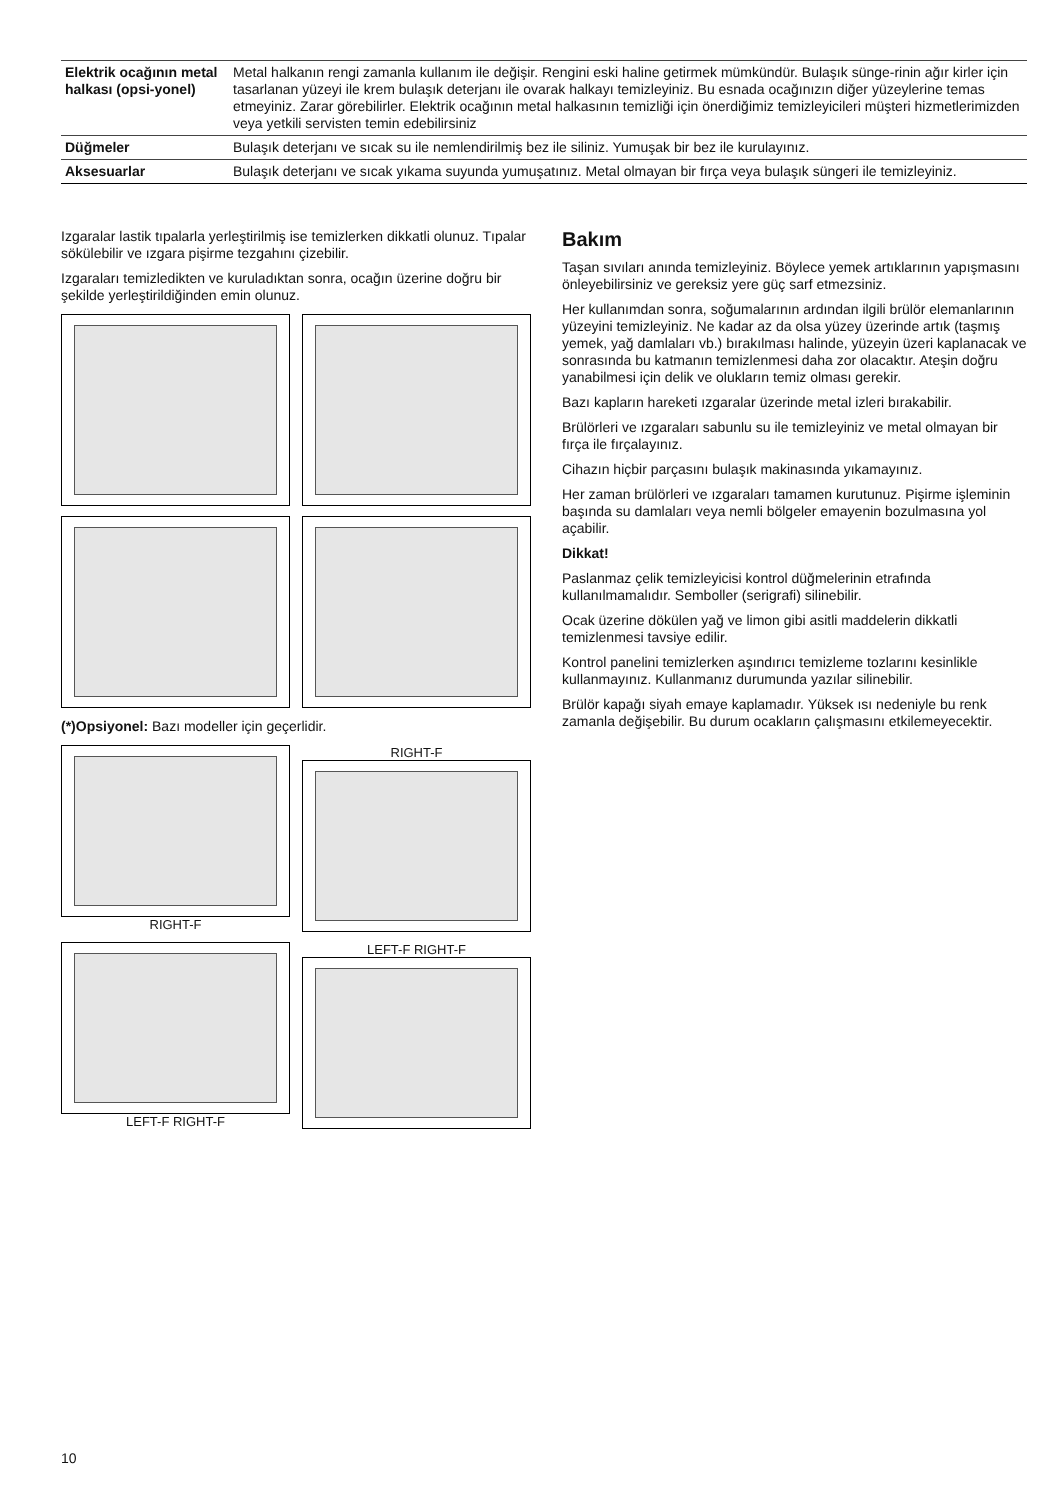| Elektrik ocağının metal halkası (opsi-yonel) | Metal halkanın rengi zamanla kullanım ile değişir. Rengini eski haline getirmek mümkündür. Bulaşık sünge-rinin ağır kirler için tasarlanan yüzeyi ile krem bulaşık deterjanı ile ovarak halkayı temizleyiniz. Bu esnada ocağınızın diğer yüzeylerine temas etmeyiniz. Zarar görebilirler. Elektrik ocağının metal halkasının temizliği için önerdiğimiz temizleyicileri müşteri hizmetlerimizden veya yetkili servisten temin edebilirsiniz |
| Düğmeler | Bulaşık deterjanı ve sıcak su ile nemlendirilmiş bez ile siliniz. Yumuşak bir bez ile kurulayınız. |
| Aksesuarlar | Bulaşık deterjanı ve sıcak yıkama suyunda yumuşatınız. Metal olmayan bir fırça veya bulaşık süngeri ile temizleyiniz. |
Izgaralar lastik tıpalarla yerleştirilmiş ise temizlerken dikkatli olunuz. Tıpalar sökülebilir ve ızgara pişirme tezgahını çizebilir.
Izgaraları temizledikten ve kuruladıktan sonra, ocağın üzerine doğru bir şekilde yerleştirildiğinden emin olunuz.
(*)Opsiyonel: Bazı modeller için geçerlidir.
RIGHT-F
RIGHT-F
LEFT-F RIGHT-F
LEFT-F RIGHT-F
Bakım
Taşan sıvıları anında temizleyiniz. Böylece yemek artıklarının yapışmasını önleyebilirsiniz ve gereksiz yere güç sarf etmezsiniz.
Her kullanımdan sonra, soğumalarının ardından ilgili brülör elemanlarının yüzeyini temizleyiniz. Ne kadar az da olsa yüzey üzerinde artık (taşmış yemek, yağ damlaları vb.) bırakılması halinde, yüzeyin üzeri kaplanacak ve sonrasında bu katmanın temizlenmesi daha zor olacaktır. Ateşin doğru yanabilmesi için delik ve olukların temiz olması gerekir.
Bazı kapların hareketi ızgaralar üzerinde metal izleri bırakabilir.
Brülörleri ve ızgaraları sabunlu su ile temizleyiniz ve metal olmayan bir fırça ile fırçalayınız.
Cihazın hiçbir parçasını bulaşık makinasında yıkamayınız.
Her zaman brülörleri ve ızgaraları tamamen kurutunuz. Pişirme işleminin başında su damlaları veya nemli bölgeler emayenin bozulmasına yol açabilir.
Dikkat!
Paslanmaz çelik temizleyicisi kontrol düğmelerinin etrafında kullanılmamalıdır. Semboller (serigrafi) silinebilir.
Ocak üzerine dökülen yağ ve limon gibi asitli maddelerin dikkatli temizlenmesi tavsiye edilir.
Kontrol panelini temizlerken aşındırıcı temizleme tozlarını kesinlikle kullanmayınız. Kullanmanız durumunda yazılar silinebilir.
Brülör kapağı siyah emaye kaplamadır. Yüksek ısı nedeniyle bu renk zamanla değişebilir. Bu durum ocakların çalışmasını etkilemeyecektir.
10